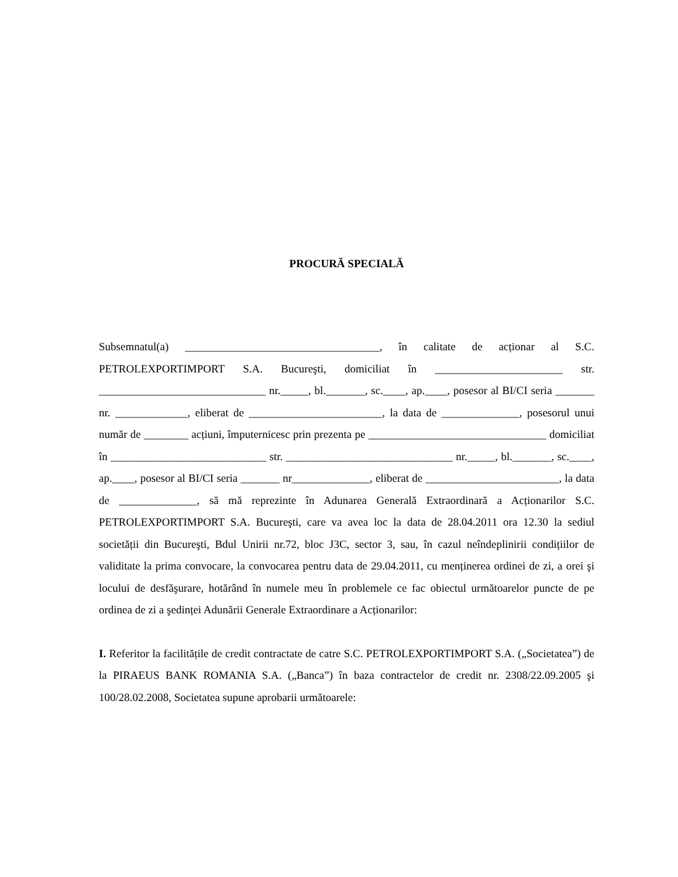PROCURĂ SPECIALĂ
Subsemnatul(a) ___________________________________, în calitate de acționar al S.C. PETROLEXPORTIMPORT S.A. Bucureşti, domiciliat în _______________________ str. ______________________________ nr._____, bl._______, sc.____, ap.____, posesor al BI/CI seria _______ nr. _____________, eliberat de ________________________, la data de ______________, posesorul unui număr de ________ acțiuni, împuternicesc prin prezenta pe ________________________________ domiciliat în ____________________________ str. ______________________________ nr._____, bl._______, sc.____, ap.____, posesor al BI/CI seria _______ nr______________, eliberat de ________________________, la data de ______________, să mă reprezinte în Adunarea Generală Extraordinară a Acționarilor S.C. PETROLEXPORTIMPORT S.A. Bucureşti, care va avea loc la data de 28.04.2011 ora 12.30 la sediul societății din Bucureşti, Bdul Unirii nr.72, bloc J3C, sector 3, sau, în cazul neîndeplinirii condițiilor de validitate la prima convocare, la convocarea pentru data de 29.04.2011, cu menținerea ordinei de zi, a orei şi locului de desfăşurare, hotărând în numele meu în problemele ce fac obiectul următoarelor puncte de pe ordinea de zi a şedinței Adunării Generale Extraordinare a Acționarilor:
I. Referitor la facilitățile de credit contractate de catre S.C. PETROLEXPORTIMPORT S.A. („Societatea”) de la PIRAEUS BANK ROMANIA S.A. („Banca”) în baza contractelor de credit nr. 2308/22.09.2005 şi 100/28.02.2008, Societatea supune aprobarii următoarele: